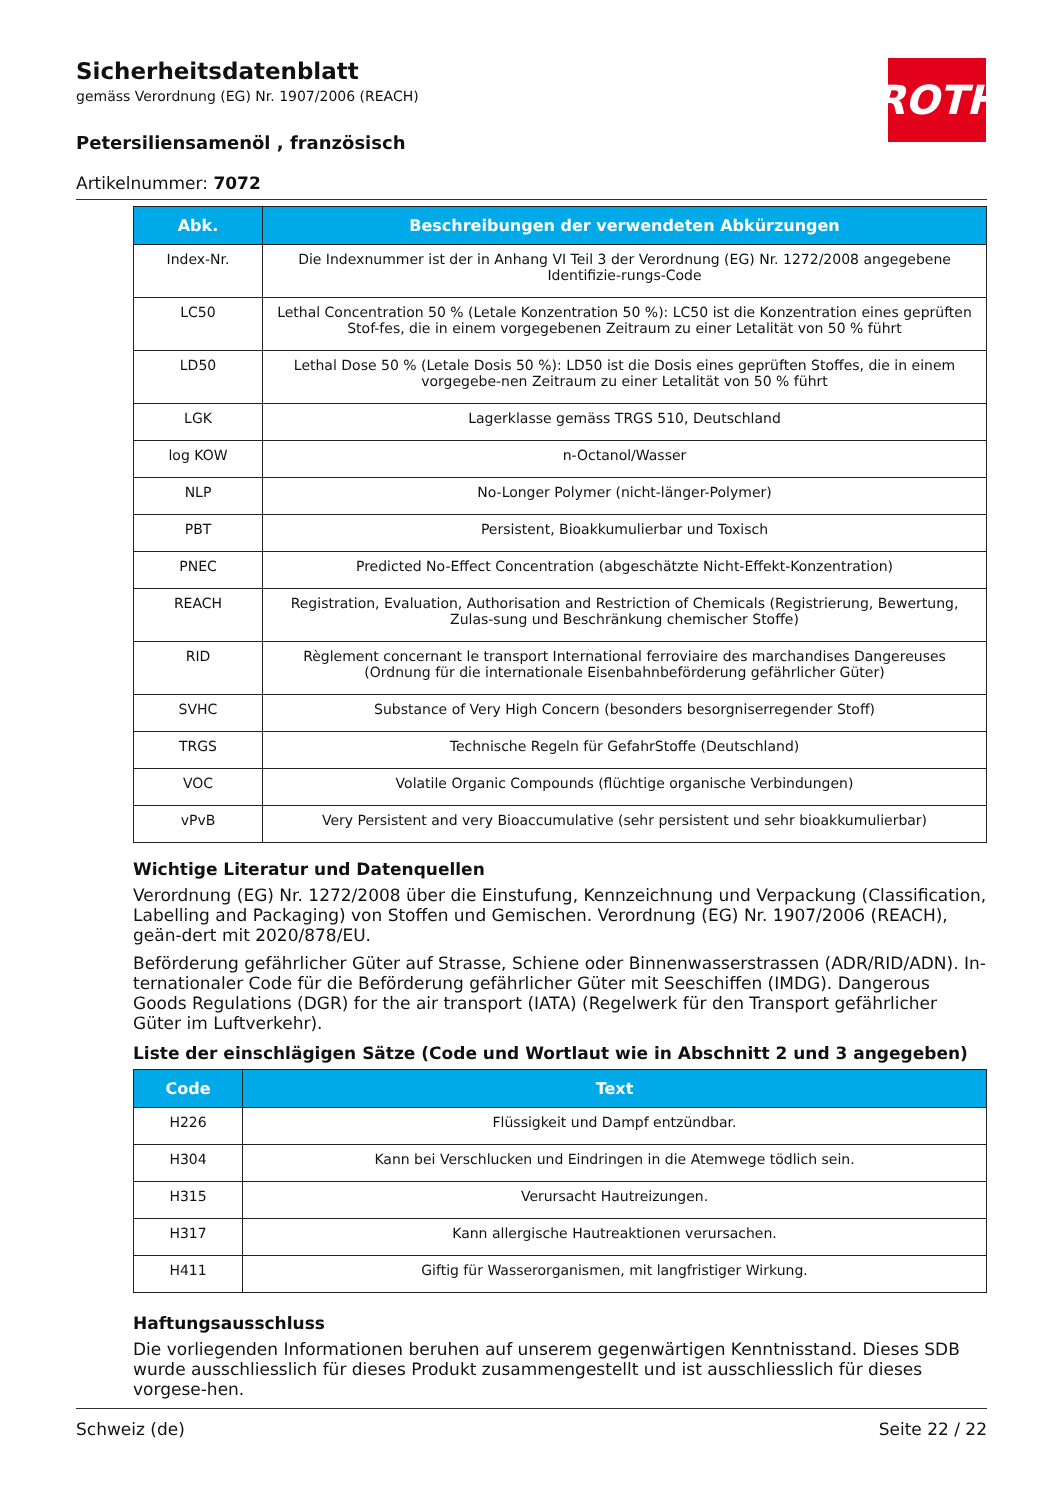ROTH
Sicherheitsdatenblatt
gemäss Verordnung (EG) Nr. 1907/2006 (REACH)
Petersiliensamenöl , französisch
Artikelnummer: 7072
| Abk. | Beschreibungen der verwendeten Abkürzungen |
| --- | --- |
| Index-Nr. | Die Indexnummer ist der in Anhang VI Teil 3 der Verordnung (EG) Nr. 1272/2008 angegebene Identifizie-rungs-Code |
| LC50 | Lethal Concentration 50 % (Letale Konzentration 50 %): LC50 ist die Konzentration eines geprüften Stof-fes, die in einem vorgegebenen Zeitraum zu einer Letalität von 50 % führt |
| LD50 | Lethal Dose 50 % (Letale Dosis 50 %): LD50 ist die Dosis eines geprüften Stoffes, die in einem vorgegebe-nen Zeitraum zu einer Letalität von 50 % führt |
| LGK | Lagerklasse gemäss TRGS 510, Deutschland |
| log KOW | n-Octanol/Wasser |
| NLP | No-Longer Polymer (nicht-länger-Polymer) |
| PBT | Persistent, Bioakkumulierbar und Toxisch |
| PNEC | Predicted No-Effect Concentration (abgeschätzte Nicht-Effekt-Konzentration) |
| REACH | Registration, Evaluation, Authorisation and Restriction of Chemicals (Registrierung, Bewertung, Zulas-sung und Beschränkung chemischer Stoffe) |
| RID | Règlement concernant le transport International ferroviaire des marchandises Dangereuses (Ordnung für die internationale Eisenbahnbeförderung gefährlicher Güter) |
| SVHC | Substance of Very High Concern (besonders besorgniserregender Stoff) |
| TRGS | Technische Regeln für GefahrStoffe (Deutschland) |
| VOC | Volatile Organic Compounds (flüchtige organische Verbindungen) |
| vPvB | Very Persistent and very Bioaccumulative (sehr persistent und sehr bioakkumulierbar) |
Wichtige Literatur und Datenquellen
Verordnung (EG) Nr. 1272/2008 über die Einstufung, Kennzeichnung und Verpackung (Classification, Labelling and Packaging) von Stoffen und Gemischen. Verordnung (EG) Nr. 1907/2006 (REACH), geän-dert mit 2020/878/EU.
Beförderung gefährlicher Güter auf Strasse, Schiene oder Binnenwasserstrassen (ADR/RID/ADN). In-ternationaler Code für die Beförderung gefährlicher Güter mit Seeschiffen (IMDG). Dangerous Goods Regulations (DGR) for the air transport (IATA) (Regelwerk für den Transport gefährlicher Güter im Luftverkehr).
Liste der einschlägigen Sätze (Code und Wortlaut wie in Abschnitt 2 und 3 angegeben)
| Code | Text |
| --- | --- |
| H226 | Flüssigkeit und Dampf entzündbar. |
| H304 | Kann bei Verschlucken und Eindringen in die Atemwege tödlich sein. |
| H315 | Verursacht Hautreizungen. |
| H317 | Kann allergische Hautreaktionen verursachen. |
| H411 | Giftig für Wasserorganismen, mit langfristiger Wirkung. |
Haftungsausschluss
Die vorliegenden Informationen beruhen auf unserem gegenwärtigen Kenntnisstand. Dieses SDB wurde ausschliesslich für dieses Produkt zusammengestellt und ist ausschliesslich für dieses vorgese-hen.
Schweiz (de) Seite 22 / 22